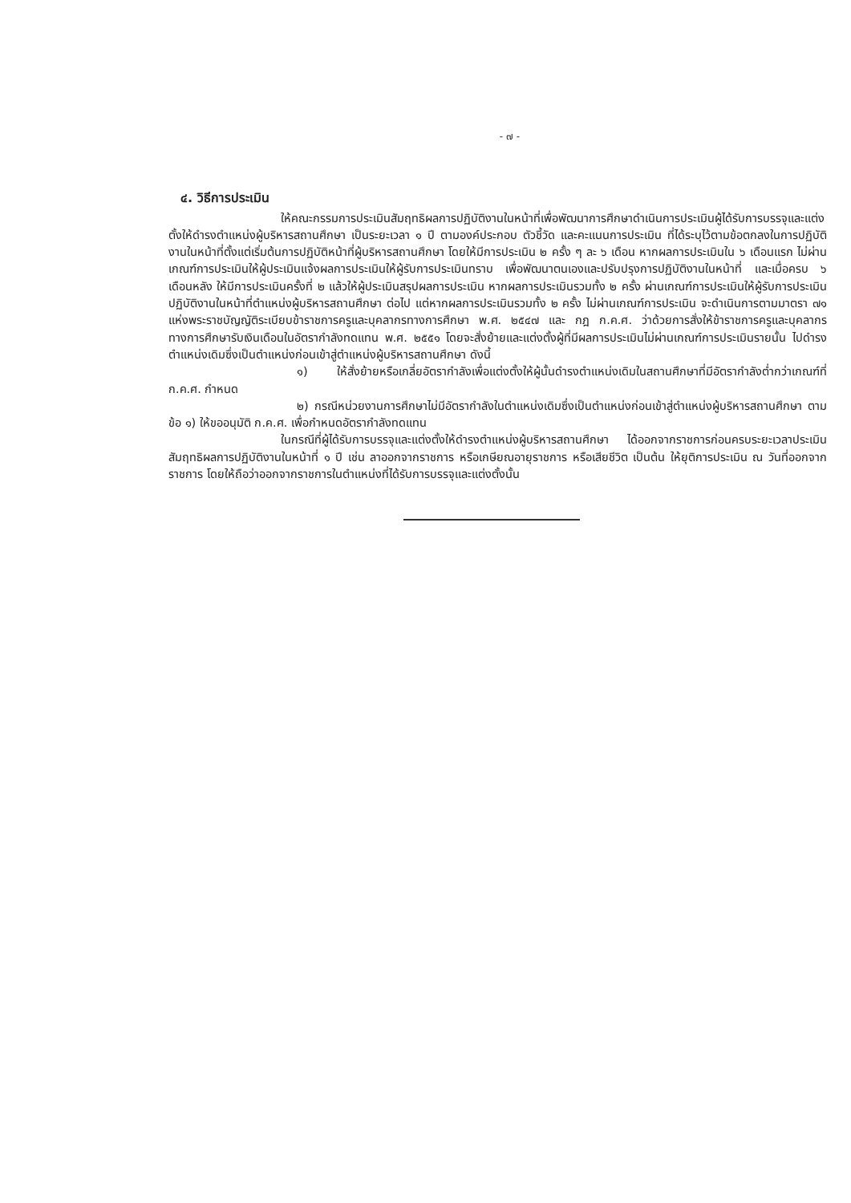- ๗ -
๔. วิธีการประเมิน
ให้คณะกรรมการประเมินสัมฤทธิผลการปฏิบัติงานในหน้าที่เพื่อพัฒนาการศึกษาดำเนินการประเมินผู้ได้รับการบรรจุและแต่งตั้งให้ดำรงตำแหน่งผู้บริหารสถานศึกษา เป็นระยะเวลา ๑ ปี ตามองค์ประกอบ ตัวชี้วัด และคะแนนการประเมิน ที่ได้ระบุไว้ตามข้อตกลงในการปฏิบัติงานในหน้าที่ตั้งแต่เริ่มต้นการปฏิบัติหน้าที่ผู้บริหารสถานศึกษา โดยให้มีการประเมิน ๒ ครั้ง ๆ ละ ๖ เดือน หากผลการประเมินใน ๖ เดือนแรก ไม่ผ่านเกณฑ์การประเมินให้ผู้ประเมินแจ้งผลการประเมินให้ผู้รับการประเมินทราบ เพื่อพัฒนาตนเองและปรับปรุงการปฏิบัติงานในหน้าที่ และเมื่อครบ ๖ เดือนหลัง ให้มีการประเมินครั้งที่ ๒ แล้วให้ผู้ประเมินสรุปผลการประเมิน หากผลการประเมินรวมทั้ง ๒ ครั้ง ผ่านเกณฑ์การประเมินให้ผู้รับการประเมินปฏิบัติงานในหน้าที่ตำแหน่งผู้บริหารสถานศึกษา ต่อไป แต่หากผลการประเมินรวมทั้ง ๒ ครั้ง ไม่ผ่านเกณฑ์การประเมิน จะดำเนินการตามมาตรา ๗๑ แห่งพระราชบัญญัติระเบียบข้าราชการครูและบุคลากรทางการศึกษา พ.ศ. ๒๕๔๗ และ กฎ ก.ค.ศ. ว่าด้วยการสั่งให้ข้าราชการครูและบุคลากรทางการศึกษารับเงินเดือนในอัตรากำลังทดแทน พ.ศ. ๒๕๕๑ โดยจะสั่งย้ายและแต่งตั้งผู้ที่มีผลการประเมินไม่ผ่านเกณฑ์การประเมินรายนั้น ไปดำรงตำแหน่งเดิมซึ่งเป็นตำแหน่งก่อนเข้าสู่ตำแหน่งผู้บริหารสถานศึกษา ดังนี้
๑) ให้สั่งย้ายหรือเกลี่ยอัตรากำลังเพื่อแต่งตั้งให้ผู้นั้นดำรงตำแหน่งเดิมในสถานศึกษาที่มีอัตรากำลังต่ำกว่าเกณฑ์ที่ ก.ค.ศ. กำหนด
๒) กรณีหน่วยงานการศึกษาไม่มีอัตรากำลังในตำแหน่งเดิมซึ่งเป็นตำแหน่งก่อนเข้าสู่ตำแหน่งผู้บริหารสถานศึกษา ตามข้อ ๑) ให้ขออนุมัติ ก.ค.ศ. เพื่อกำหนดอัตรากำลังทดแทน
ในกรณีที่ผู้ได้รับการบรรจุและแต่งตั้งให้ดำรงตำแหน่งผู้บริหารสถานศึกษา ได้ออกจากราชการก่อนครบระยะเวลาประเมินสัมฤทธิผลการปฏิบัติงานในหน้าที่ ๑ ปี เช่น ลาออกจากราชการ หรือเกษียณอายุราชการ หรือเสียชีวิต เป็นต้น ให้ยุติการประเมิน ณ วันที่ออกจากราชการ โดยให้ถือว่าออกจากราชการในตำแหน่งที่ได้รับการบรรจุและแต่งตั้งนั้น